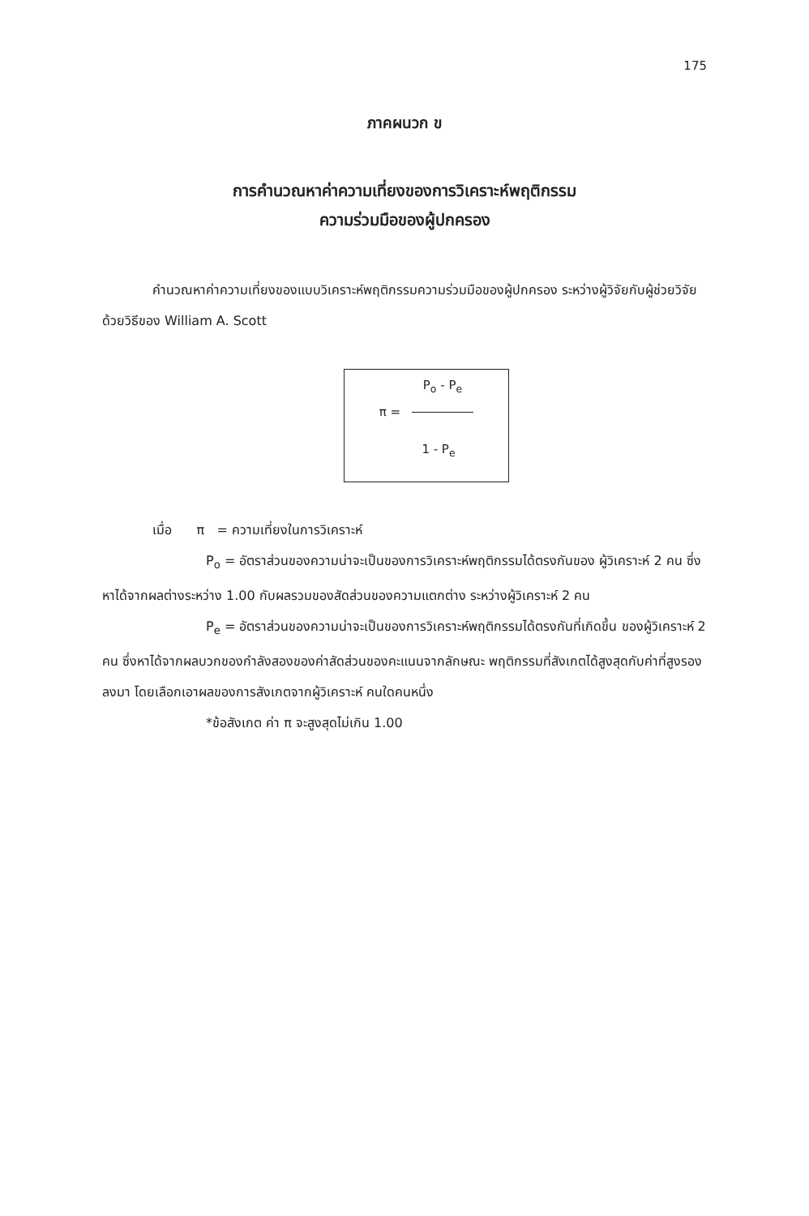175
ภาคผนวก ข
การคำนวณหาค่าความเที่ยงของการวิเคราะห์พฤติกรรม
ความร่วมมือของผู้ปกครอง
คำนวณหาค่าความเที่ยงของแบบวิเคราะห์พฤติกรรมความร่วมมือของผู้ปกครอง ระหว่างผู้วิจัยกับผู้ช่วยวิจัยด้วยวิธีของ William A. Scott
P<sub>o</sub> - P<sub>e</sub>
π =
1 - P<sub>e</sub>
เมื่อ π = ความเที่ยงในการวิเคราะห์
P<sub>o</sub> = อัตราส่วนของความน่าจะเป็นของการวิเคราะห์พฤติกรรมได้ตรงกันของ ผู้วิเคราะห์ 2 คน ซึ่งหาได้จากผลต่างระหว่าง 1.00 กับผลรวมของสัดส่วนของความแตกต่าง ระหว่างผู้วิเคราะห์ 2 คน
P<sub>e</sub> = อัตราส่วนของความน่าจะเป็นของการวิเคราะห์พฤติกรรมได้ตรงกันที่เกิดขึ้น ของผู้วิเคราะห์ 2 คน ซึ่งหาได้จากผลบวกของกำลังสองของค่าสัดส่วนของคะแนนจากลักษณะ พฤติกรรมที่สังเกตได้สูงสุดกับค่าที่สูงรองลงมา โดยเลือกเอาผลของการสังเกตจากผู้วิเคราะห์ คนใดคนหนึ่ง
*ข้อสังเกต ค่า π จะสูงสุดไม่เกิน 1.00